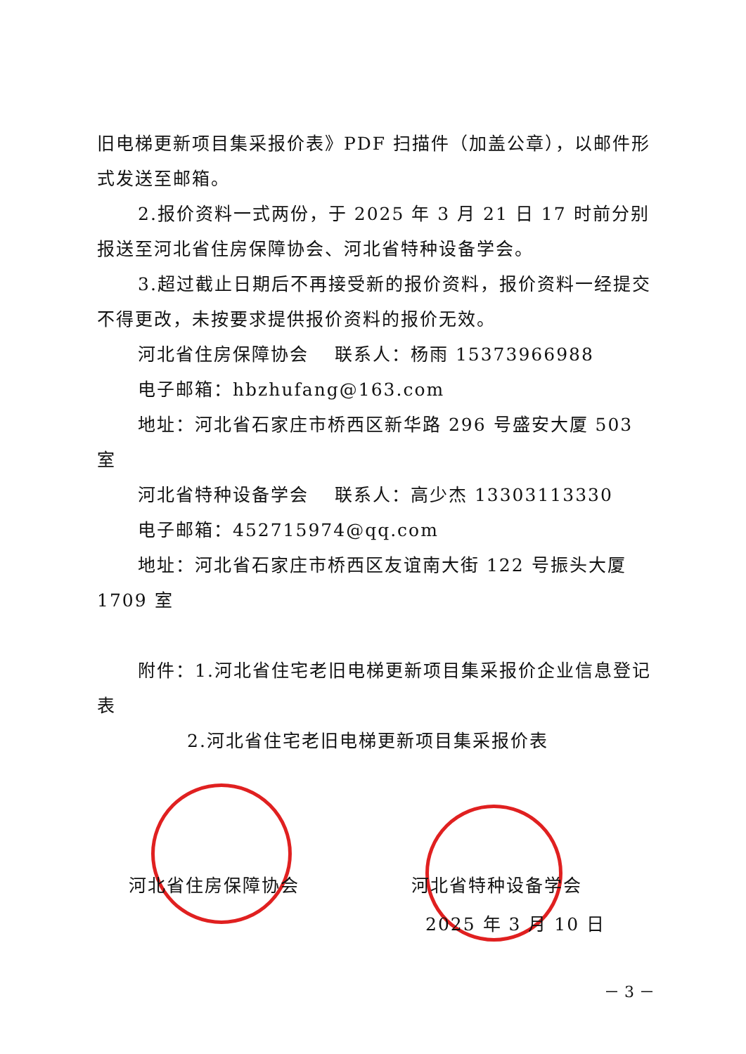旧电梯更新项目集采报价表》PDF 扫描件（加盖公章），以邮件形式发送至邮箱。
2.报价资料一式两份，于 2025 年 3 月 21 日 17 时前分别报送至河北省住房保障协会、河北省特种设备学会。
3.超过截止日期后不再接受新的报价资料，报价资料一经提交不得更改，未按要求提供报价资料的报价无效。
河北省住房保障协会　 联系人：杨雨 15373966988
电子邮箱：hbzhufang@163.com
地址：河北省石家庄市桥西区新华路 296 号盛安大厦 503 室
河北省特种设备学会　 联系人：高少杰 13303113330
电子邮箱：452715974@qq.com
地址：河北省石家庄市桥西区友谊南大街 122 号振头大厦 1709 室
附件：1.河北省住宅老旧电梯更新项目集采报价企业信息登记表
2.河北省住宅老旧电梯更新项目集采报价表
河北省住房保障协会 河北省特种设备学会
2025 年 3 月 10 日
－ 3 －